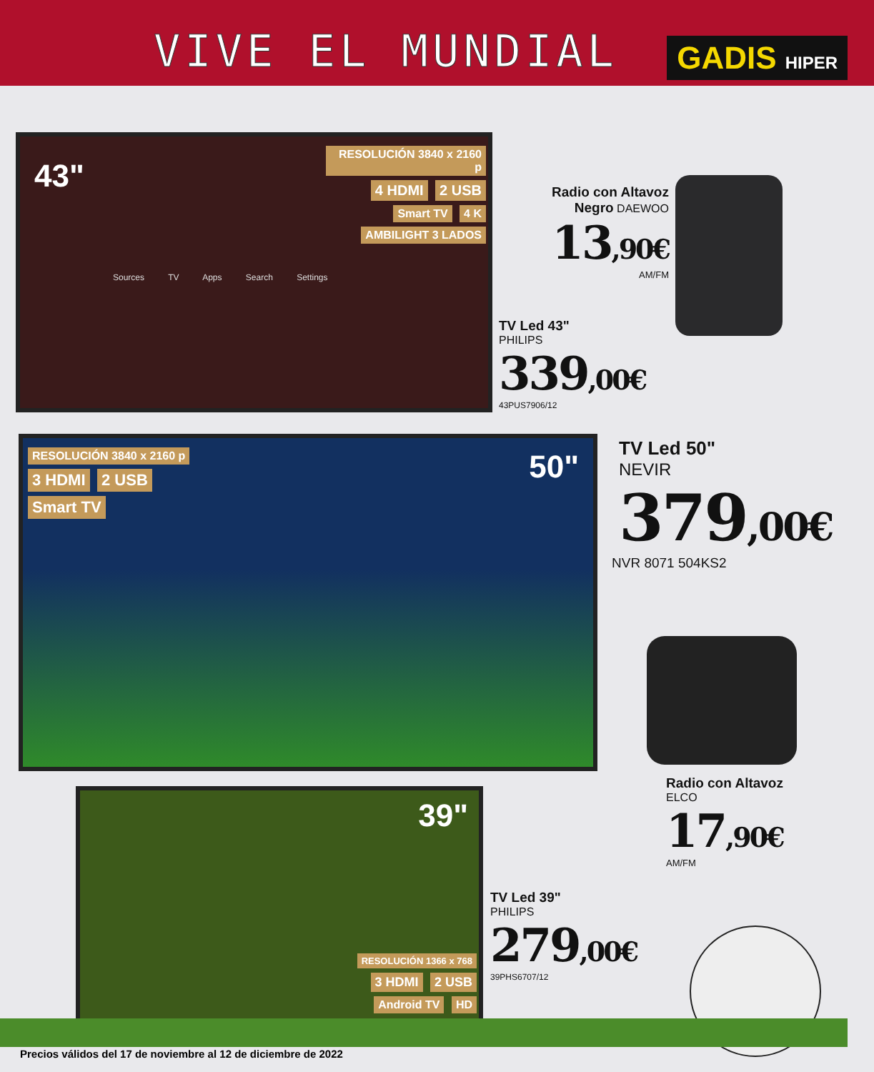VIVE EL MUNDIAL GADIS HIPER
43"
RESOLUCIÓN 3840 x 2160 p
4 HDMI 2 USB
Smart TV 4 K
AMBILIGHT 3 LADOS
Sources TV Apps Search Settings
Radio con Altavoz
Negro DAEWOO
13,90€
AM/FM
TV Led 43"
PHILIPS
339,00€
43PUS7906/12
RESOLUCIÓN 3840 x 2160 p
3 HDMI 2 USB
Smart TV
50"
TV Led 50"
NEVIR
379,00€
NVR 8071 504KS2
Radio con Altavoz
ELCO
17,90€
AM/FM
39"
RESOLUCIÓN 1366 x 768
3 HDMI 2 USB
Android TV HD
TV Led 39"
PHILIPS
279,00€
39PHS6707/12
Precios válidos del 17 de noviembre al 12 de diciembre de 2022